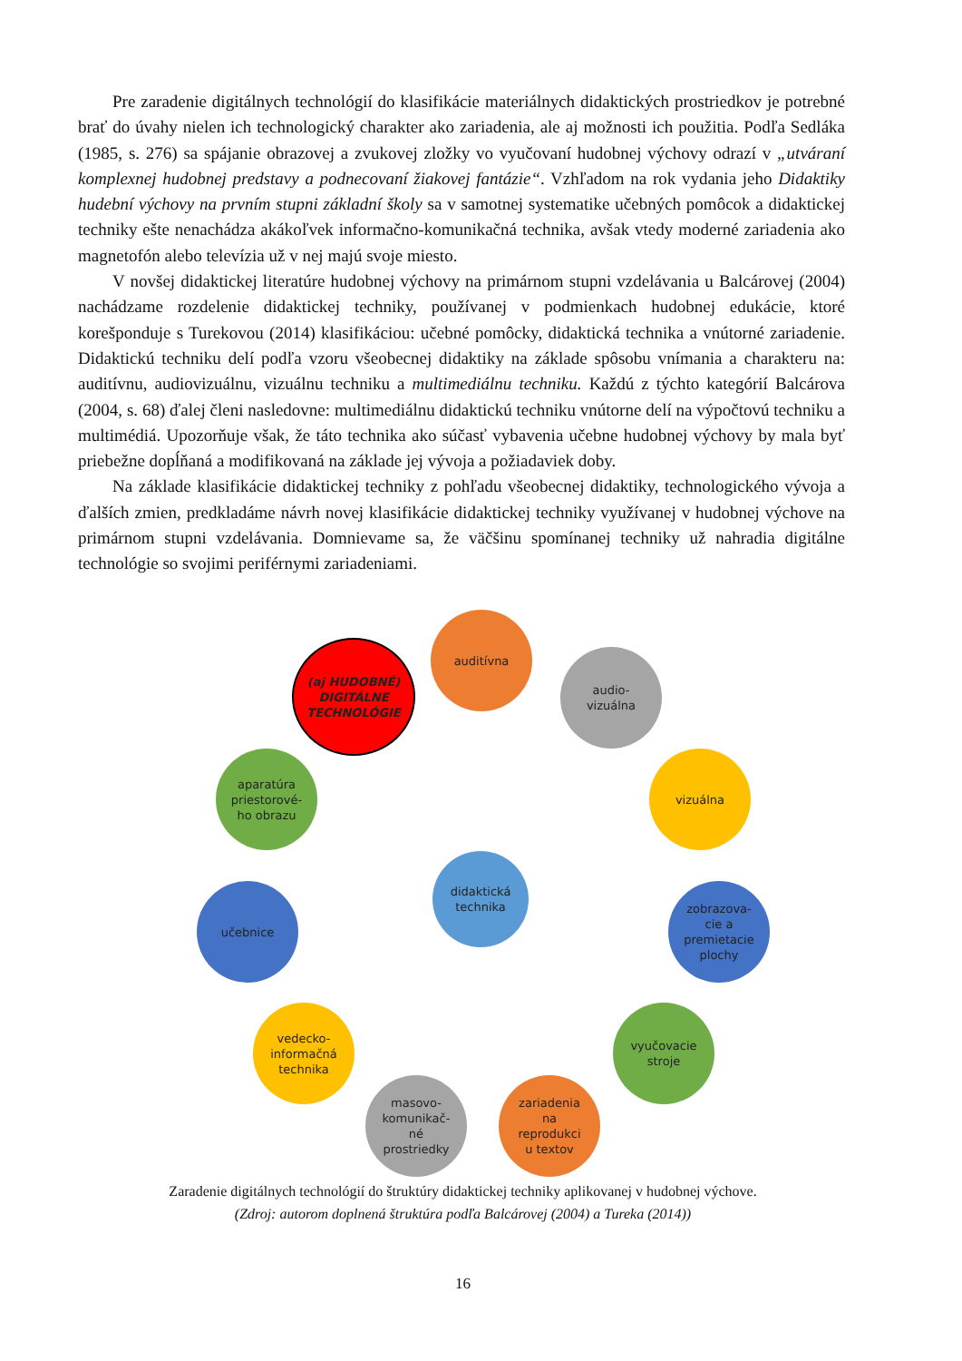Pre zaradenie digitálnych technológií do klasifikácie materiálnych didaktických prostriedkov je potrebné brať do úvahy nielen ich technologický charakter ako zariadenia, ale aj možnosti ich použitia. Podľa Sedláka (1985, s. 276) sa spájanie obrazovej a zvukovej zložky vo vyučovaní hudobnej výchovy odrazí v „utváraní komplexnej hudobnej predstavy a podnecovaní žiakovej fantázie“. Vzhľadom na rok vydania jeho Didaktiky hudební výchovy na prvním stupni základní školy sa v samotnej systematike učebných pomôcok a didaktickej techniky ešte nenachádza akákoľvek informačno-komunikačná technika, avšak vtedy moderné zariadenia ako magnetofón alebo televízia už v nej majú svoje miesto.
V novšej didaktickej literatúre hudobnej výchovy na primárnom stupni vzdelávania u Balcárovej (2004) nachádzame rozdelenie didaktickej techniky, používanej v podmienkach hudobnej edukácie, ktoré korešponduje s Turekovou (2014) klasifikáciou: učebné pomôcky, didaktická technika a vnútorné zariadenie. Didaktickú techniku delí podľa vzoru všeobecnej didaktiky na základe spôsobu vnímania a charakteru na: auditívnu, audiovizuálnu, vizuálnu techniku a multimediálnu techniku. Každú z týchto kategórií Balcárova (2004, s. 68) ďalej členi nasledovne: multimediálnu didaktickú techniku vnútorne delí na výpočtovú techniku a multimédiá. Upozorňuje však, že táto technika ako súčasť vybavenia učebne hudobnej výchovy by mala byť priebežne dopĺňaná a modifikovaná na základe jej vývoja a požiadaviek doby.
Na základe klasifikácie didaktickej techniky z pohľadu všeobecnej didaktiky, technologického vývoja a ďalších zmien, predkladáme návrh novej klasifikácie didaktickej techniky využívanej v hudobnej výchove na primárnom stupni vzdelávania. Domnievame sa, že väčšinu spomínanej techniky už nahradia digitálne technológie so svojimi periférnymi zariadeniami.
didaktická
technika
auditívna
audio-
vizuálna
vizuálna
zobrazova-
cie a
premietacie
plochy
vyučovacie
stroje
zariadenia
na
reprodukci
u textov
masovo-
komunikač-
né
prostriedky
vedecko-
informačná
technika
učebnice
aparatúra
priestorové-
ho obrazu
(aj HUDOBNÉ)
DIGITÁLNE
TECHNOLÓGIE
Zaradenie digitálnych technológií do štruktúry didaktickej techniky aplikovanej v hudobnej výchove.
(Zdroj: autorom doplnená štruktúra podľa Balcárovej (2004) a Tureka (2014))
16